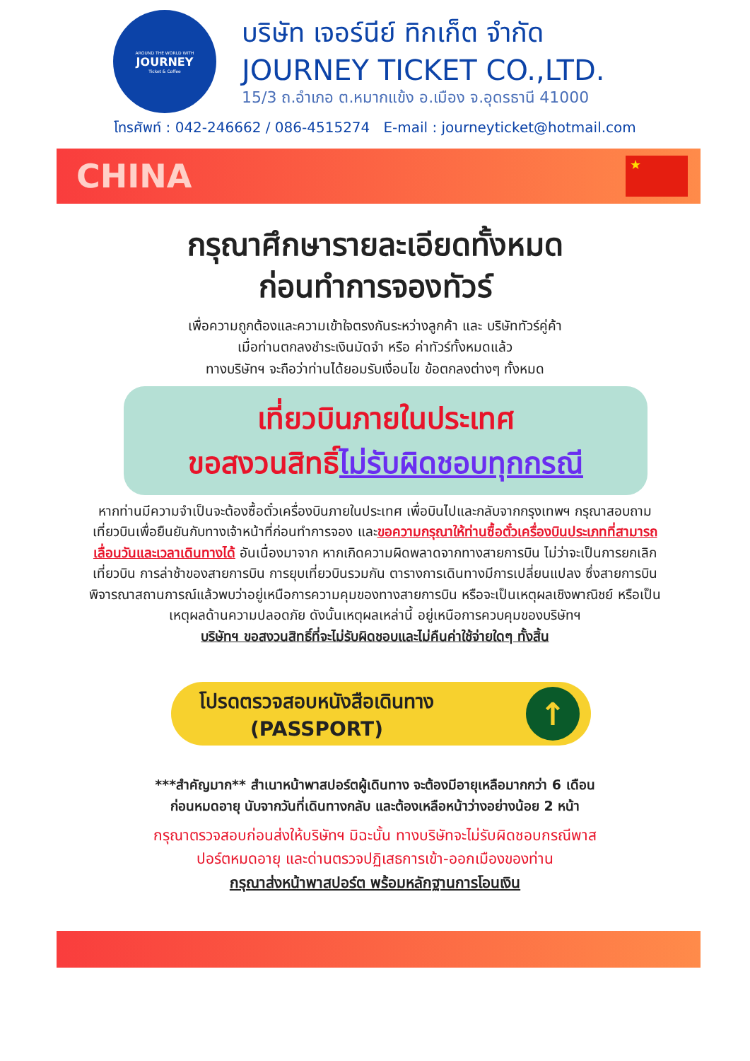AROUND THE WORLD WITH
JOURNEY
Ticket & Coffee
บริษัท เจอร์นีย์ ทิกเก็ต จำกัด
JOURNEY TICKET CO.,LTD.
15/3 ถ.อำเภอ ต.หมากแข้ง อ.เมือง จ.อุดรธานี 41000
โทรศัพท์ : 042-246662 / 086-4515274 E-mail : journeyticket@hotmail.com
CHINA
★
กรุณาศึกษารายละเอียดทั้งหมด
ก่อนทำการจองทัวร์
เพื่อความถูกต้องและความเข้าใจตรงกันระหว่างลูกค้า และ บริษัททัวร์คู่ค้า
เมื่อท่านตกลงชำระเงินมัดจำ หรือ ค่าทัวร์ทั้งหมดแล้ว
ทางบริษัทฯ จะถือว่าท่านได้ยอมรับเงื่อนไข ข้อตกลงต่างๆ ทั้งหมด
เที่ยวบินภายในประเทศ
ขอสงวนสิทธิ์ไม่รับผิดชอบทุกกรณี
หากท่านมีความจำเป็นจะต้องซื้อตั๋วเครื่องบินภายในประเทศ เพื่อบินไปและกลับจากกรุงเทพฯ กรุณาสอบถามเที่ยวบินเพื่อยืนยันกับทางเจ้าหน้าที่ก่อนทำการจอง และขอความกรุณาให้ท่านซื้อตั๋วเครื่องบินประเภทที่สามารถเลื่อนวันและเวลาเดินทางได้ อันเนื่องมาจาก หากเกิดความผิดพลาดจากทางสายการบิน ไม่ว่าจะเป็นการยกเลิกเที่ยวบิน การล่าช้าของสายการบิน การยุบเที่ยวบินรวมกัน ตารางการเดินทางมีการเปลี่ยนแปลง ซึ่งสายการบินพิจารณาสถานการณ์แล้วพบว่าอยู่เหนือการความคุมของทางสายการบิน หรือจะเป็นเหตุผลเชิงพาณิชย์ หรือเป็นเหตุผลด้านความปลอดภัย ดังนั้นเหตุผลเหล่านี้ อยู่เหนือการควบคุมของบริษัทฯ
บริษัทฯ ขอสงวนสิทธิ์ที่จะไม่รับผิดชอบและไม่คืนค่าใช้จ่ายใดๆ ทั้งสิ้น
โปรดตรวจสอบหนังสือเดินทาง
(PASSPORT)
↑
***สำคัญมาก** สำเนาหน้าพาสปอร์ตผู้เดินทาง จะต้องมีอายุเหลือมากกว่า 6 เดือน
ก่อนหมดอายุ นับจากวันที่เดินทางกลับ และต้องเหลือหน้าว่างอย่างน้อย 2 หน้า
กรุณาตรวจสอบก่อนส่งให้บริษัทฯ มิฉะนั้น ทางบริษัทจะไม่รับผิดชอบกรณีพาส
ปอร์ตหมดอายุ และด่านตรวจปฏิเสธการเข้า-ออกเมืองของท่าน
กรุณาส่งหน้าพาสปอร์ต พร้อมหลักฐานการโอนเงิน